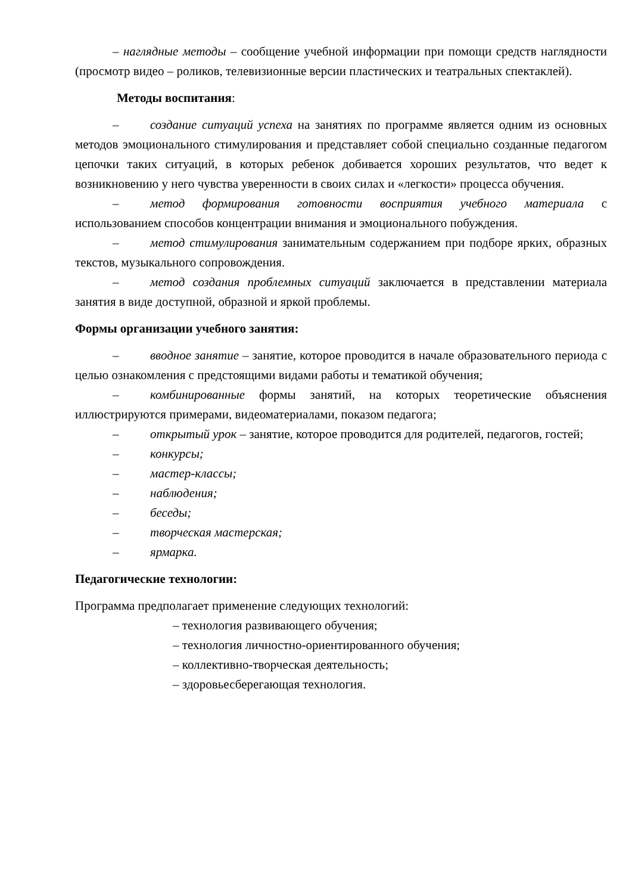– наглядные методы – сообщение учебной информации при помощи средств наглядности (просмотр видео – роликов, телевизионные версии пластических и театральных спектаклей).
Методы воспитания:
– создание ситуаций успеха на занятиях по программе является одним из основных методов эмоционального стимулирования и представляет собой специально созданные педагогом цепочки таких ситуаций, в которых ребенок добивается хороших результатов, что ведет к возникновению у него чувства уверенности в своих силах и «легкости» процесса обучения.
– метод формирования готовности восприятия учебного материала с использованием способов концентрации внимания и эмоционального побуждения.
– метод стимулирования занимательным содержанием при подборе ярких, образных текстов, музыкального сопровождения.
– метод создания проблемных ситуаций заключается в представлении материала занятия в виде доступной, образной и яркой проблемы.
Формы организации учебного занятия:
– вводное занятие – занятие, которое проводится в начале образовательного периода с целью ознакомления с предстоящими видами работы и тематикой обучения;
– комбинированные формы занятий, на которых теоретические объяснения иллюстрируются примерами, видеоматериалами, показом педагога;
– открытый урок – занятие, которое проводится для родителей, педагогов, гостей;
– конкурсы;
– мастер-классы;
– наблюдения;
– беседы;
– творческая мастерская;
– ярмарка.
Педагогические технологии:
Программа предполагает применение следующих технологий:
– технология развивающего обучения;
– технология личностно-ориентированного обучения;
– коллективно-творческая деятельность;
– здоровьесберегающая технология.